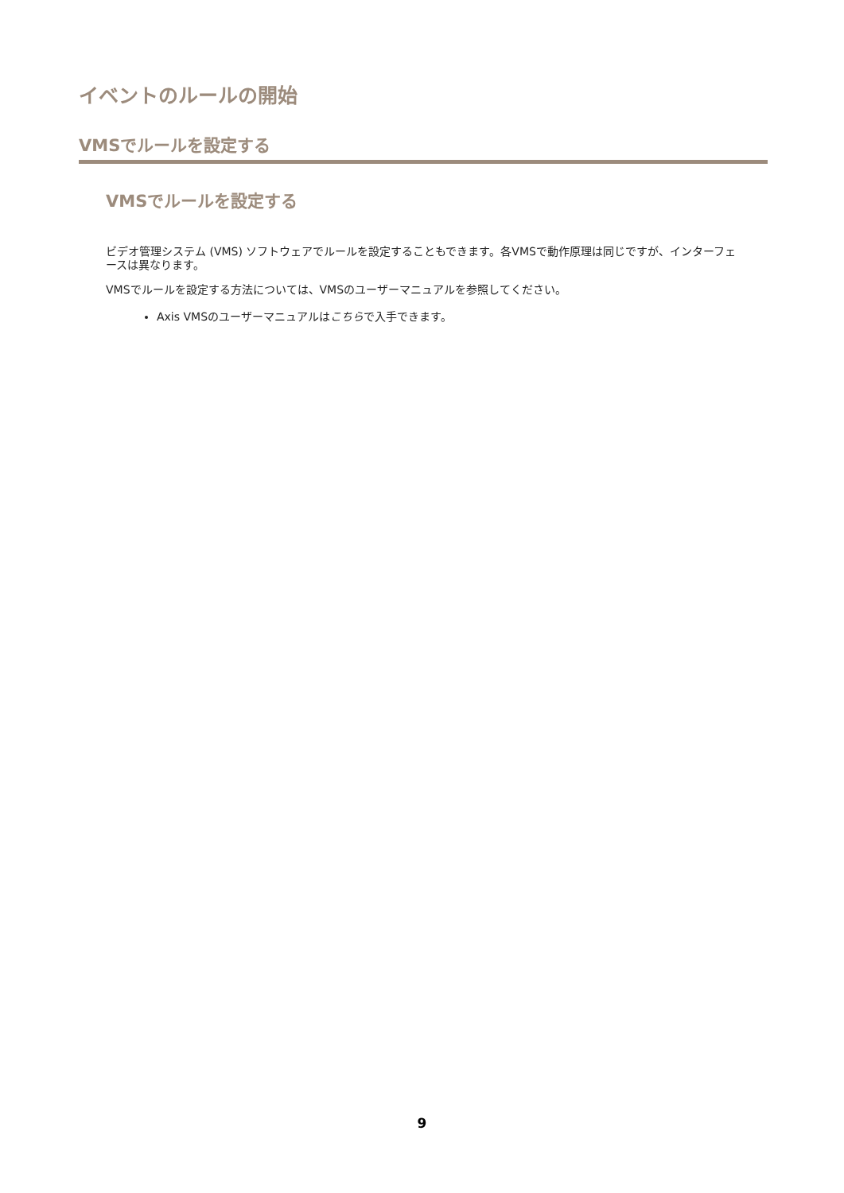イベントのルールの開始
VMSでルールを設定する
VMSでルールを設定する
ビデオ管理システム (VMS) ソフトウェアでルールを設定することもできます。各VMSで動作原理は同じですが、インターフェースは異なります。
VMSでルールを設定する方法については、VMSのユーザーマニュアルを参照してください。
Axis VMSのユーザーマニュアルはこちらで入手できます。
9